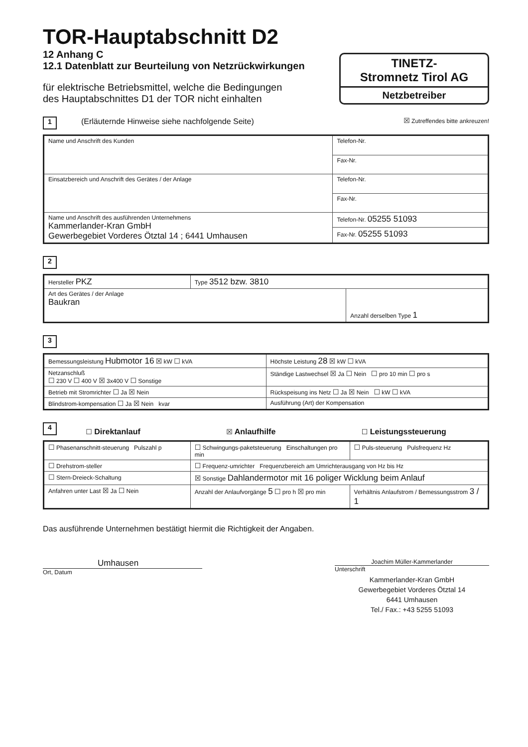TOR-Hauptabschnitt D2
12 Anhang C
12.1 Datenblatt zur Beurteilung von Netzrückwirkungen
für elektrische Betriebsmittel, welche die Bedingungen
des Hauptabschnittes D1 der TOR nicht einhalten
TINETZ-
Stromnetz Tirol AG
Netzbetreiber
1 (Erläuternde Hinweise siehe nachfolgende Seite) ☒ Zutreffendes bitte ankreuzen!
| Name und Anschrift des Kunden | Telefon-Nr. |
| | Fax-Nr. |
| Einsatzbereich und Anschrift des Gerätes / der Anlage | Telefon-Nr. |
| | Fax-Nr. |
| Name und Anschrift des ausführenden Unternehmens Kammerlander-Kran GmbH Gewerbegebiet Vorderes Ötztal 14 ; 6441 Umhausen | Telefon-Nr. 05255 51093 |
| | Fax-Nr. 05255 51093 |
2
| Hersteller PKZ | Type 3512 bzw. 3810 | |
| Art des Gerätes / der Anlage Baukran | | Anzahl derselben Type 1 |
3
| Bemessungsleistung Hubmotor 16 ☒ kW ☐ kVA | Höchste Leistung 28 ☒ kW ☐ kVA |
| Netzanschluß ☐ 230 V ☐ 400 V ☒ 3x400 V ☐ Sonstige | Ständige Lastwechsel ☒ Ja ☐ Nein ☐ pro 10 min ☐ pro s |
| Betrieb mit Stromrichter ☐ Ja ☒ Nein | Rückspeisung ins Netz ☐ Ja ☒ Nein ☐ kW ☐ kVA |
| Blindstrom-kompensation ☐ Ja ☒ Nein kvar | Ausführung (Art) der Kompensation |
4
☐ Direktanlauf ☒ Anlaufhilfe ☐ Leistungssteuerung
| ☐ Phasenanschnitt-steuerung Pulszahl p | ☐ Schwingungs-paketsteuerung Einschaltungen pro min | ☐ Puls-steuerung Pulsfrequenz Hz |
| ☐ Drehstrom-steller | ☐ Frequenz-umrichter Frequenzbereich am Umrichterausgang von Hz bis Hz | |
| ☐ Stern-Dreieck-Schaltung | ☒ Sonstige Dahlandermotor mit 16 poliger Wicklung beim Anlauf | |
| Anfahren unter Last ☒ Ja ☐ Nein | Anzahl der Anlaufvorgänge 5 ☐ pro h ☒ pro min | Verhältnis Anlaufstrom / Bemessungsstrom 3 / 1 |
Das ausführende Unternehmen bestätigt hiermit die Richtigkeit der Angaben.
Umhausen
Ort, Datum
Joachim Müller-Kammerlander
Unterschrift
Kammerlander-Kran GmbH
Gewerbegebiet Vorderes Ötztal 14
6441 Umhausen
Tel./ Fax.: +43 5255 51093